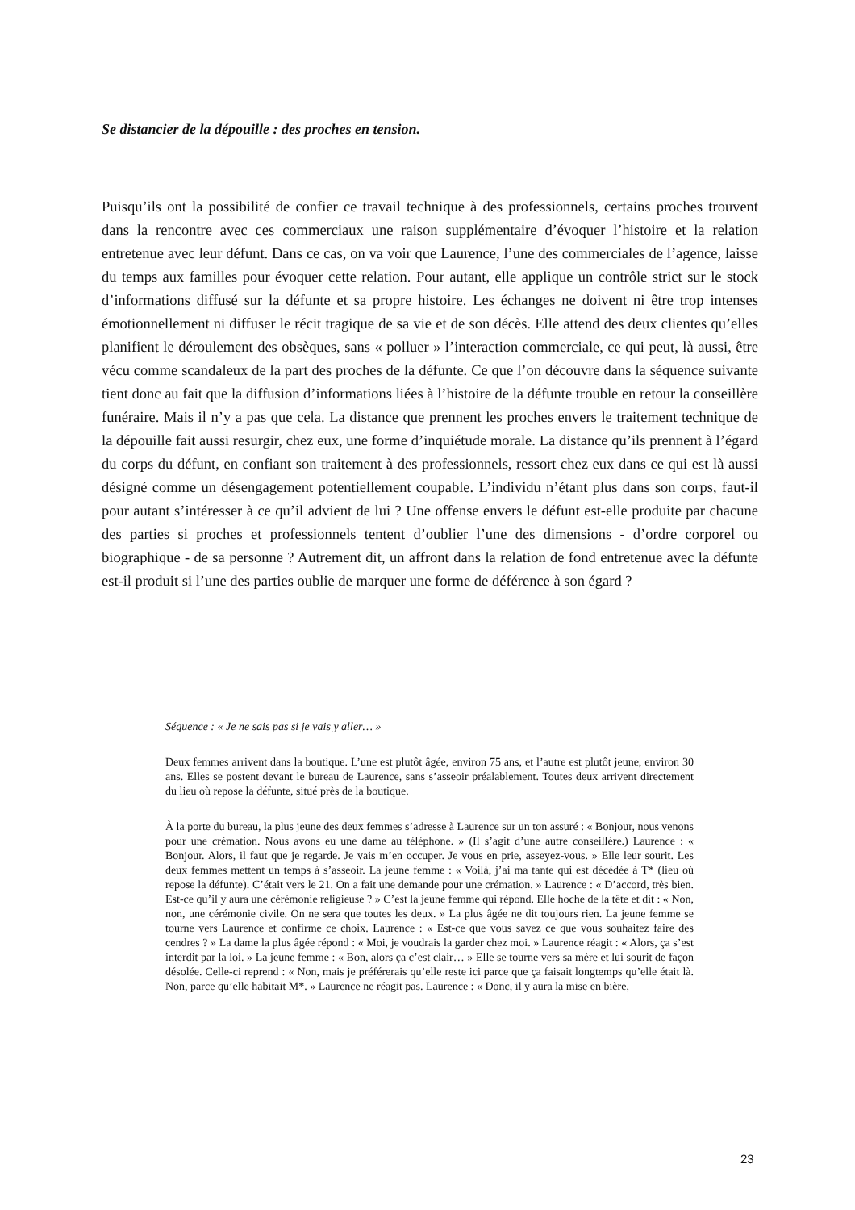Se distancier de la dépouille : des proches en tension.
Puisqu’ils ont la possibilité de confier ce travail technique à des professionnels, certains proches trouvent dans la rencontre avec ces commerciaux une raison supplémentaire d’évoquer l’histoire et la relation entretenue avec leur défunt. Dans ce cas, on va voir que Laurence, l’une des commerciales de l’agence, laisse du temps aux familles pour évoquer cette relation. Pour autant, elle applique un contrôle strict sur le stock d’informations diffusé sur la défunte et sa propre histoire. Les échanges ne doivent ni être trop intenses émotionnellement ni diffuser le récit tragique de sa vie et de son décès. Elle attend des deux clientes qu’elles planifient le déroulement des obsèques, sans « polluer » l’interaction commerciale, ce qui peut, là aussi, être vécu comme scandaleux de la part des proches de la défunte. Ce que l’on découvre dans la séquence suivante tient donc au fait que la diffusion d’informations liées à l’histoire de la défunte trouble en retour la conseillère funéraire. Mais il n’y a pas que cela. La distance que prennent les proches envers le traitement technique de la dépouille fait aussi resurgir, chez eux, une forme d’inquiétude morale. La distance qu’ils prennent à l’égard du corps du défunt, en confiant son traitement à des professionnels, ressort chez eux dans ce qui est là aussi désigné comme un désengagement potentiellement coupable. L’individu n’étant plus dans son corps, faut-il pour autant s’intéresser à ce qu’il advient de lui ? Une offense envers le défunt est-elle produite par chacune des parties si proches et professionnels tentent d’oublier l’une des dimensions - d’ordre corporel ou biographique - de sa personne ? Autrement dit, un affront dans la relation de fond entretenue avec la défunte est-il produit si l’une des parties oublie de marquer une forme de déférence à son égard ?
Séquence : « Je ne sais pas si je vais y aller… »
Deux femmes arrivent dans la boutique. L’une est plutôt âgée, environ 75 ans, et l’autre est plutôt jeune, environ 30 ans. Elles se postent devant le bureau de Laurence, sans s’asseoir préalablement. Toutes deux arrivent directement du lieu où repose la défunte, situé près de la boutique.
À la porte du bureau, la plus jeune des deux femmes s’adresse à Laurence sur un ton assuré : « Bonjour, nous venons pour une crémation. Nous avons eu une dame au téléphone. » (Il s’agit d’une autre conseillère.) Laurence : « Bonjour. Alors, il faut que je regarde. Je vais m’en occuper. Je vous en prie, asseyez-vous. » Elle leur sourit. Les deux femmes mettent un temps à s’asseoir. La jeune femme : « Voilà, j’ai ma tante qui est décédée à T* (lieu où repose la défunte). C’était vers le 21. On a fait une demande pour une crémation. » Laurence : « D’accord, très bien. Est-ce qu’il y aura une cérémonie religieuse ? » C’est la jeune femme qui répond. Elle hoche de la tête et dit : « Non, non, une cérémonie civile. On ne sera que toutes les deux. » La plus âgée ne dit toujours rien. La jeune femme se tourne vers Laurence et confirme ce choix. Laurence : « Est-ce que vous savez ce que vous souhaitez faire des cendres ? » La dame la plus âgée répond : « Moi, je voudrais la garder chez moi. » Laurence réagit : « Alors, ça s’est interdit par la loi. » La jeune femme : « Bon, alors ça c’est clair… » Elle se tourne vers sa mère et lui sourit de façon désolée. Celle-ci reprend : « Non, mais je préférerais qu’elle reste ici parce que ça faisait longtemps qu’elle était là. Non, parce qu’elle habitait M*. » Laurence ne réagit pas. Laurence : « Donc, il y aura la mise en bière,
23